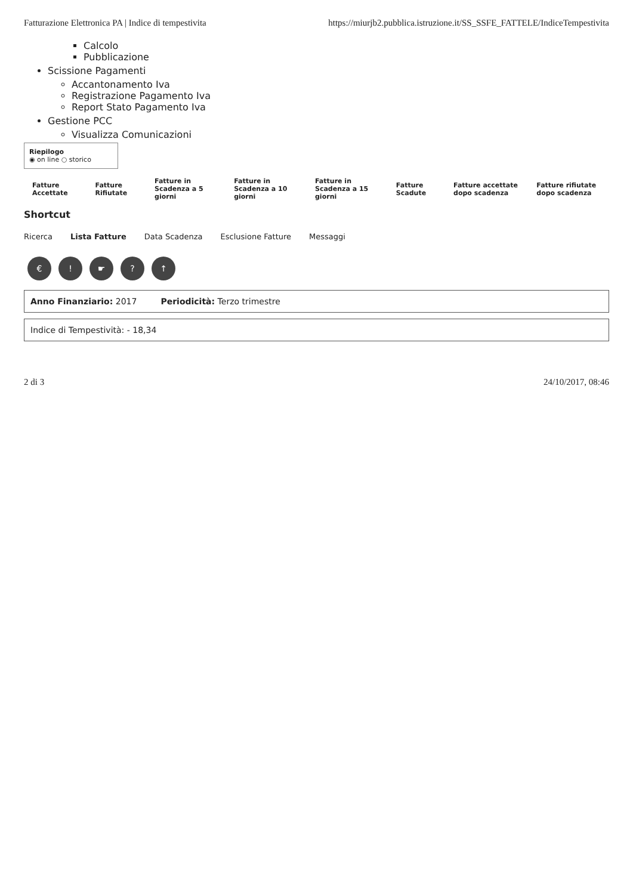Fatturazione Elettronica PA | Indice di tempestivita https://miurjb2.pubblica.istruzione.it/SS_SSFE_FATTELE/IndiceTempestivita
Calcolo
Pubblicazione
Scissione Pagamenti
Accantonamento Iva
Registrazione Pagamento Iva
Report Stato Pagamento Iva
Gestione PCC
Visualizza Comunicazioni
Riepilogo
◉ on line ○ storico
| Fatture Accettate | Fatture Rifiutate | Fatture in Scadenza a 5 giorni | Fatture in Scadenza a 10 giorni | Fatture in Scadenza a 15 giorni | Fatture Scadute | Fatture accettate dopo scadenza | Fatture rifiutate dopo scadenza |
Shortcut
Ricerca Lista Fatture Data Scadenza Esclusione Fatture Messaggi
€! ☛? ↑
Anno Finanziario: 2017 Periodicità: Terzo trimestre
Indice di Tempestività: - 18,34
2 di 3 24/10/2017, 08:46